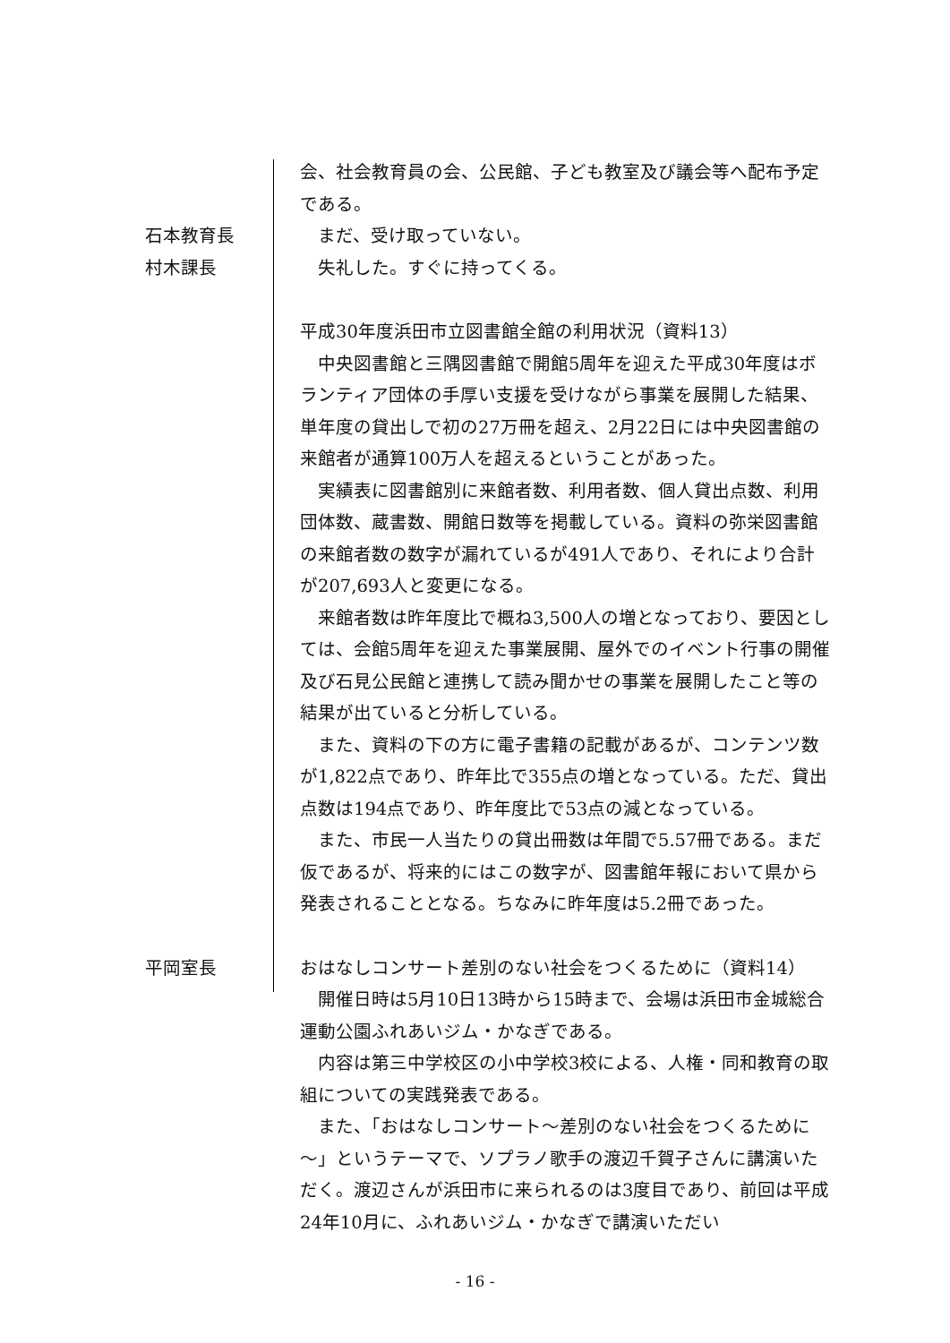会、社会教育員の会、公民館、子ども教室及び議会等へ配布予定である。
石本教育長 　まだ、受け取っていない。
村木課長 　失礼した。すぐに持ってくる。
平成30年度浜田市立図書館全館の利用状況（資料13）
　中央図書館と三隅図書館で開館5周年を迎えた平成30年度はボランティア団体の手厚い支援を受けながら事業を展開した結果、単年度の貸出しで初の27万冊を超え、2月22日には中央図書館の来館者が通算100万人を超えるということがあった。
　実績表に図書館別に来館者数、利用者数、個人貸出点数、利用団体数、蔵書数、開館日数等を掲載している。資料の弥栄図書館の来館者数の数字が漏れているが491人であり、それにより合計が207,693人と変更になる。
　来館者数は昨年度比で概ね3,500人の増となっており、要因としては、会館5周年を迎えた事業展開、屋外でのイベント行事の開催及び石見公民館と連携して読み聞かせの事業を展開したこと等の結果が出ていると分析している。
　また、資料の下の方に電子書籍の記載があるが、コンテンツ数が1,822点であり、昨年比で355点の増となっている。ただ、貸出点数は194点であり、昨年度比で53点の減となっている。
　また、市民一人当たりの貸出冊数は年間で5.57冊である。まだ仮であるが、将来的にはこの数字が、図書館年報において県から発表されることとなる。ちなみに昨年度は5.2冊であった。
平岡室長 おはなしコンサート差別のない社会をつくるために（資料14）
　開催日時は5月10日13時から15時まで、会場は浜田市金城総合運動公園ふれあいジム・かなぎである。
　内容は第三中学校区の小中学校3校による、人権・同和教育の取組についての実践発表である。
　また、「おはなしコンサート～差別のない社会をつくるために～」というテーマで、ソプラノ歌手の渡辺千賀子さんに講演いただく。渡辺さんが浜田市に来られるのは3度目であり、前回は平成24年10月に、ふれあいジム・かなぎで講演いただい
- 16 -